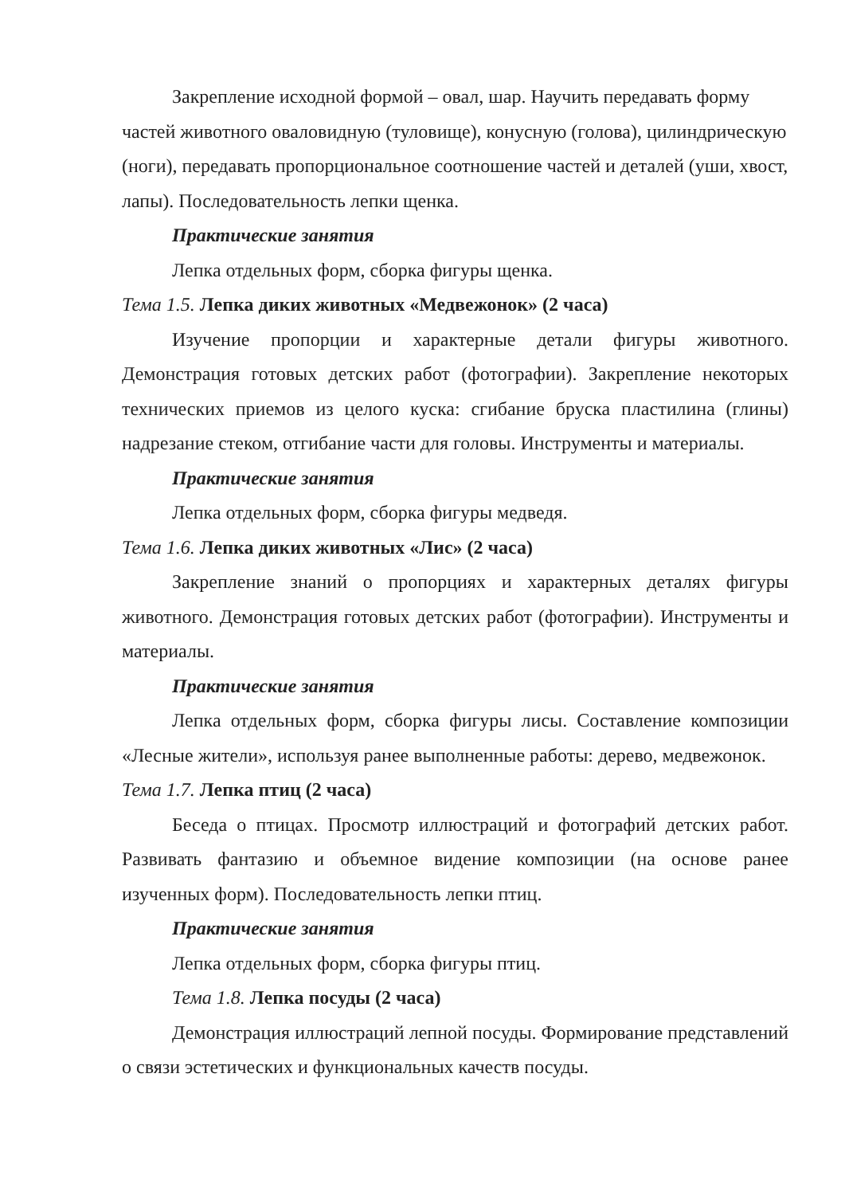Закрепление исходной формой – овал, шар. Научить передавать форму частей животного оваловидную (туловище), конусную (голова), цилиндрическую (ноги), передавать пропорциональное соотношение частей и деталей (уши, хвост, лапы). Последовательность лепки щенка.
Практические занятия
Лепка отдельных форм, сборка фигуры щенка.
Тема 1.5. Лепка диких животных «Медвежонок» (2 часа)
Изучение пропорции и характерные детали фигуры животного. Демонстрация готовых детских работ (фотографии). Закрепление некоторых технических приемов из целого куска: сгибание бруска пластилина (глины) надрезание стеком, отгибание части для головы. Инструменты и материалы.
Практические занятия
Лепка отдельных форм, сборка фигуры медведя.
Тема 1.6. Лепка диких животных «Лис» (2 часа)
Закрепление знаний о пропорциях и характерных деталях фигуры животного. Демонстрация готовых детских работ (фотографии). Инструменты и материалы.
Практические занятия
Лепка отдельных форм, сборка фигуры лисы. Составление композиции «Лесные жители», используя ранее выполненные работы: дерево, медвежонок.
Тема 1.7. Лепка птиц (2 часа)
Беседа о птицах. Просмотр иллюстраций и фотографий детских работ. Развивать фантазию и объемное видение композиции (на основе ранее изученных форм). Последовательность лепки птиц.
Практические занятия
Лепка отдельных форм, сборка фигуры птиц.
Тема 1.8. Лепка посуды (2 часа)
Демонстрация иллюстраций лепной посуды. Формирование представлений о связи эстетических и функциональных качеств посуды.